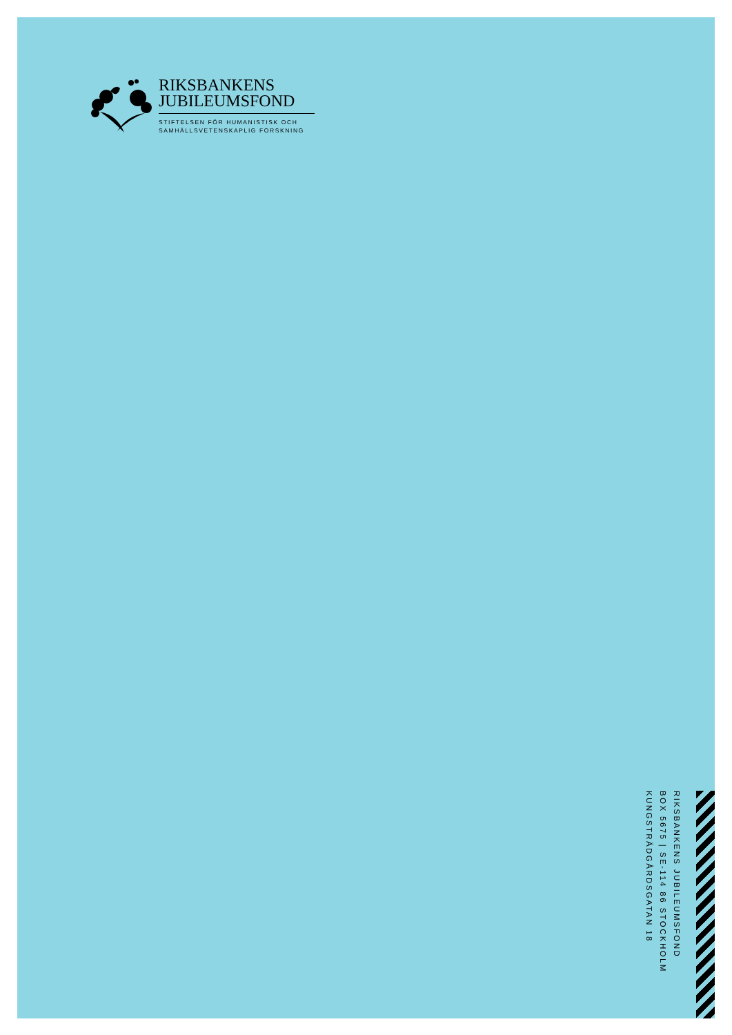RIKSBANKENS
JUBILEUMSFOND
STIFTELSEN FÖR HUMANISTISK OCH
SAMHÄLLSVETENSKAPLIG FORSKNING
RIKSBANKENS JUBILEUMSFOND
BOX 5675 | SE-114 86 STOCKHOLM
KUNGSTRÄDGÅRDSGATAN 18